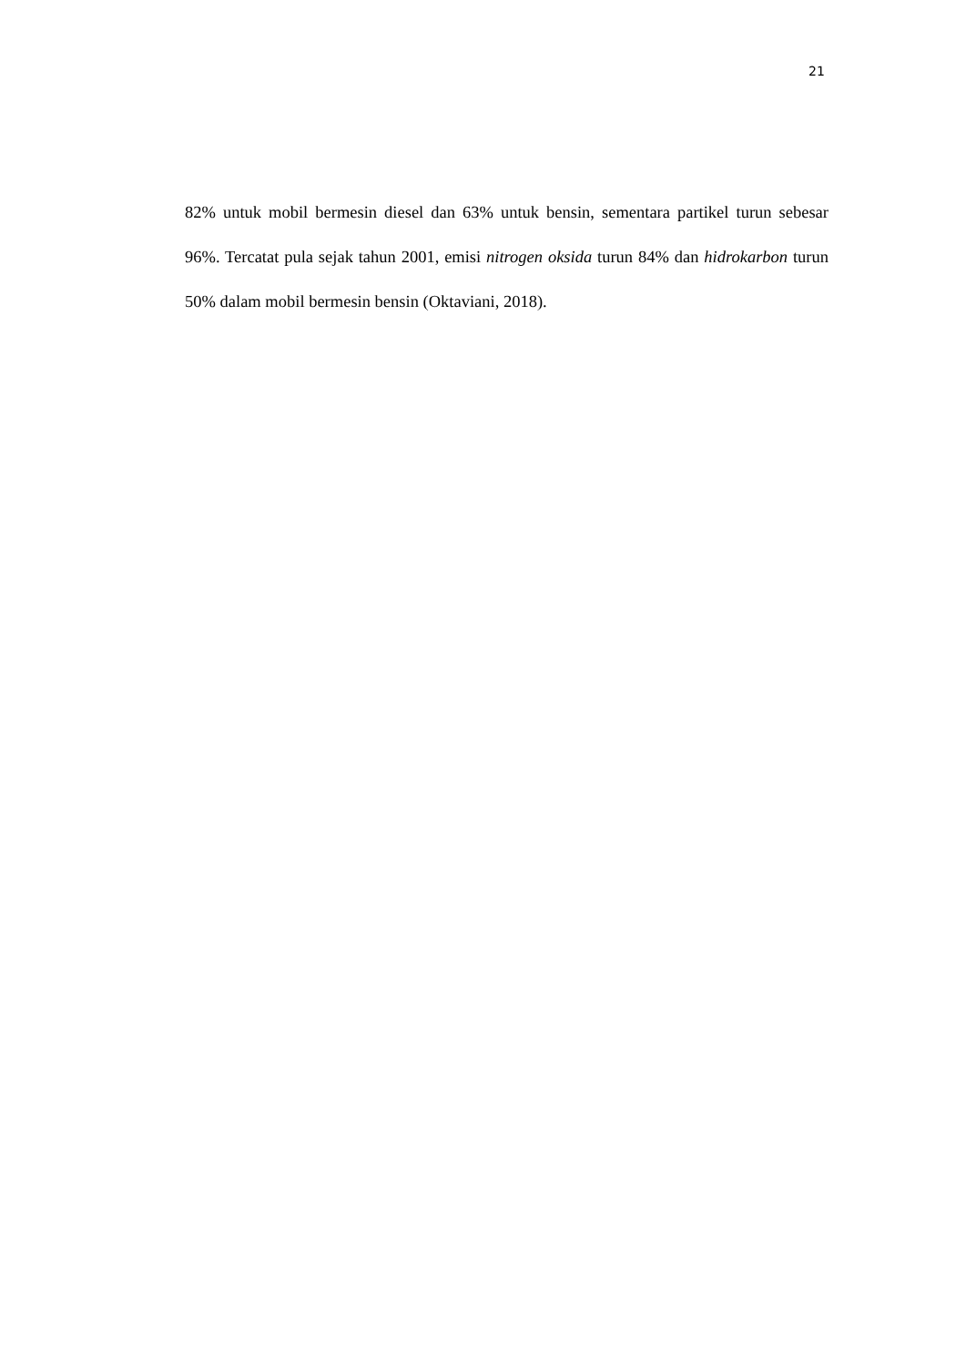21
82% untuk mobil bermesin diesel dan 63% untuk bensin, sementara partikel turun sebesar 96%. Tercatat pula sejak tahun 2001, emisi nitrogen oksida turun 84% dan hidrokarbon turun 50% dalam mobil bermesin bensin (Oktaviani, 2018).